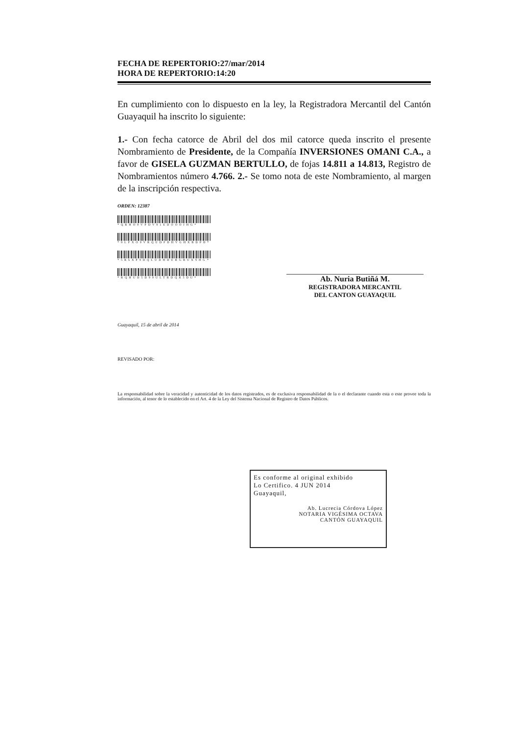FECHA DE REPERTORIO:27/mar/2014
HORA DE REPERTORIO:14:20
En cumplimiento con lo dispuesto en la ley, la Registradora Mercantil del Cantón Guayaquil ha inscrito lo siguiente:
1.- Con fecha catorce de Abril del dos mil catorce queda inscrito el presente Nombramiento de Presidente, de la Compañía INVERSIONES OMANI C.A., a favor de GISELA GUZMAN BERTULLO, de fojas 14.811 a 14.813, Registro de Nombramientos número 4.766. 2.- Se tomo nota de este Nombramiento, al margen de la inscripción respectiva.
ORDEN: 12387
*QRHO9VPDV91EDOOOJHG*
*9LFXO9VRQUDFDHVGHXBDPD*
*5R6XP9DQLUDHDURGBUXSHG*
*RQHUD5D99ULTRDQR5DU*
Ab. Nuria Butiñá M.
REGISTRADORA MERCANTIL
DEL CANTON GUAYAQUIL
Guayaquil, 15 de abril de 2014
REVISADO POR:
La responsabilidad sobre la veracidad y autenticidad de los datos registrados, es de exclusiva responsabilidad de la o el declarante cuando esta o este provee toda la información, al tenor de lo establecido en el Art. 4 de la Ley del Sistema Nacional de Registro de Datos Públicos.
Es conforme al original exhibido
Lo Certifico. 4 JUN 2014
Guayaquil,
Ab. Lucrecia Córdova López
NOTARIA VIGÉSIMA OCTAVA
CANTÓN GUAYAQUIL